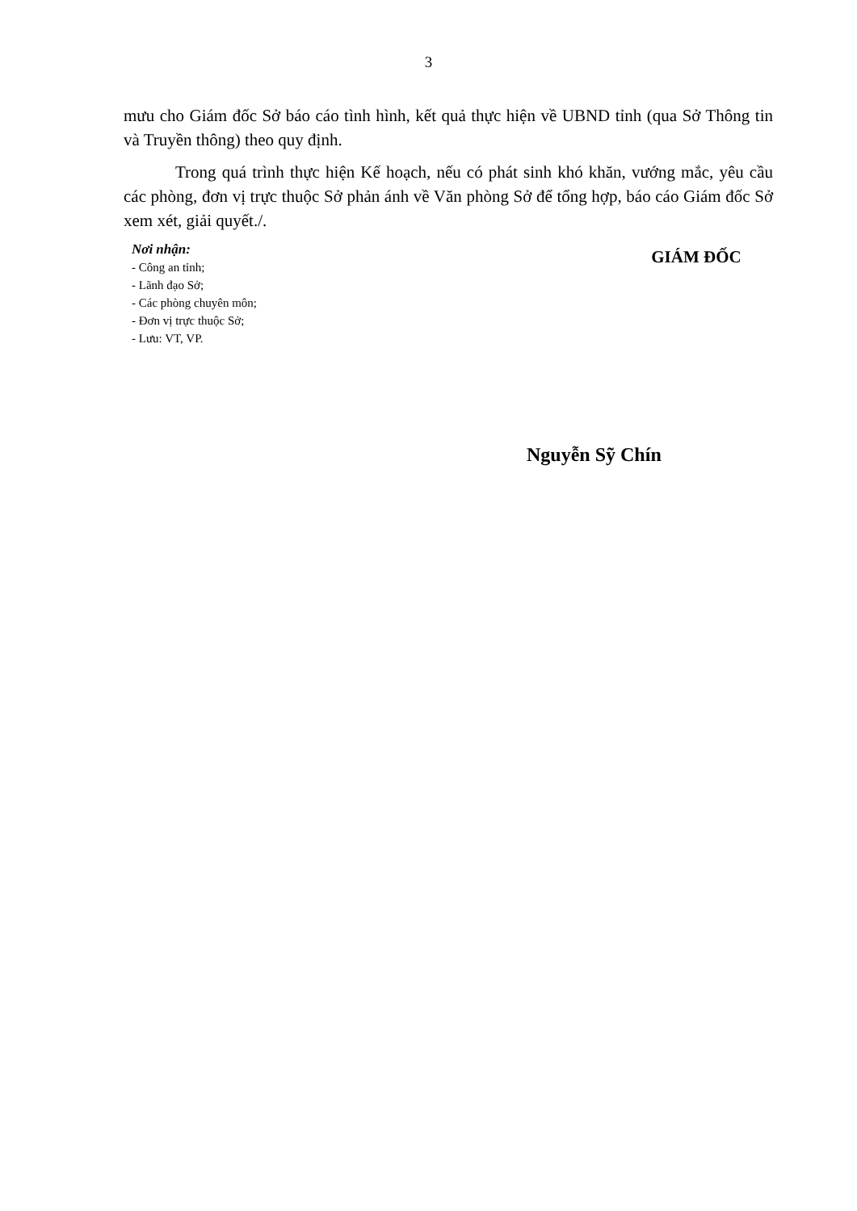3
mưu cho Giám đốc Sở báo cáo tình hình, kết quả thực hiện về UBND tỉnh (qua Sở Thông tin và Truyền thông) theo quy định.
Trong quá trình thực hiện Kế hoạch, nếu có phát sinh khó khăn, vướng mắc, yêu cầu các phòng, đơn vị trực thuộc Sở phản ánh về Văn phòng Sở để tổng hợp, báo cáo Giám đốc Sở xem xét, giải quyết./.
Nơi nhận:
- Công an tỉnh;
- Lãnh đạo Sở;
- Các phòng chuyên môn;
- Đơn vị trực thuộc Sở;
- Lưu: VT, VP.
GIÁM ĐỐC
Nguyễn Sỹ Chín